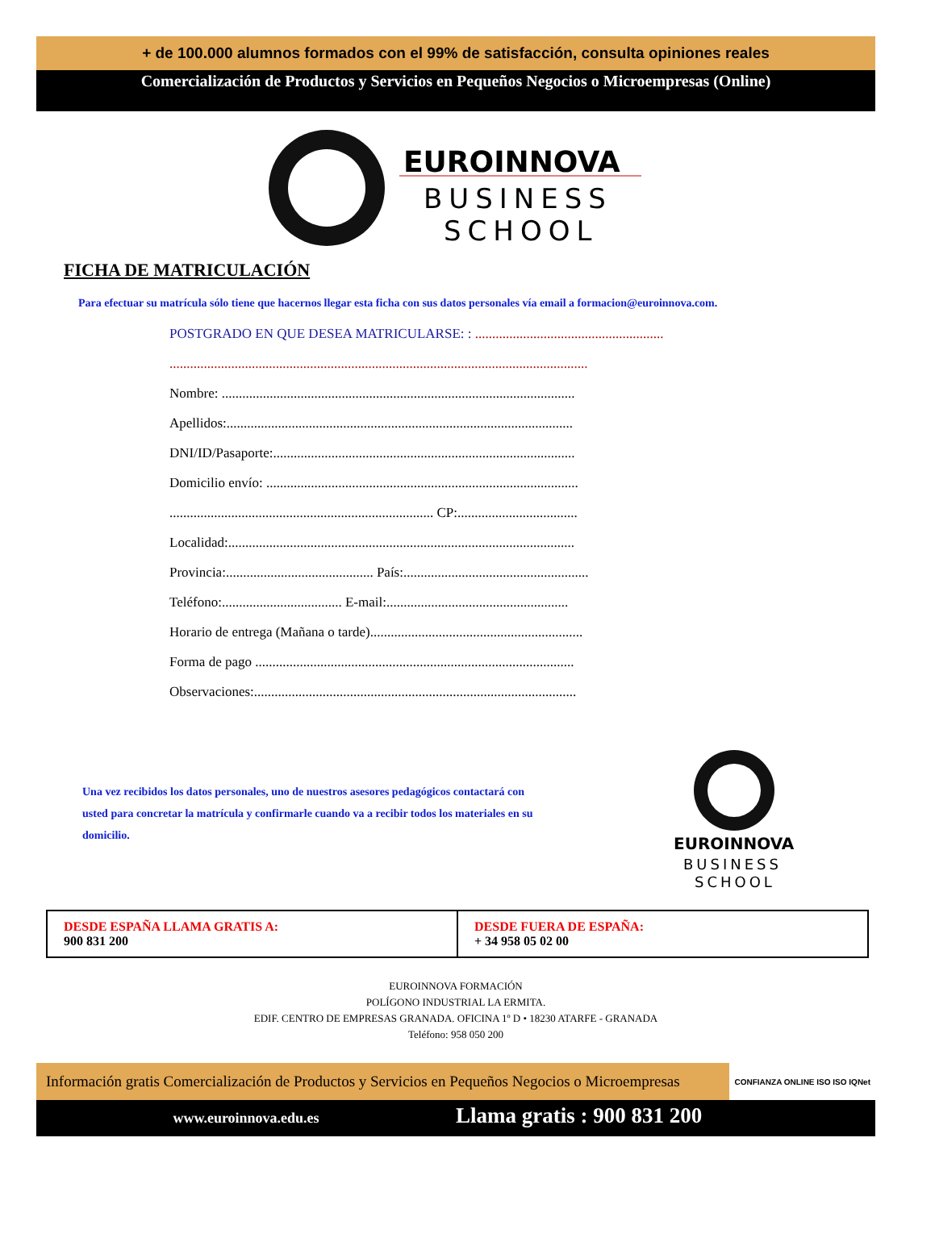+ de 100.000 alumnos formados con el 99% de satisfacción, consulta opiniones reales
Comercialización de Productos y Servicios en Pequeños Negocios o Microempresas (Online)
EUROINNOVA
BUSINESS
SCHOOL
FICHA DE MATRICULACIÓN
Para efectuar su matrícula sólo tiene que hacernos llegar esta ficha con sus datos personales vía email a formacion@euroinnova.com.
POSTGRADO EN QUE DESEA MATRICULARSE: : .......................................................
..........................................................................................................................
Nombre: .......................................................................................................
Apellidos:.....................................................................................................
DNI/ID/Pasaporte:........................................................................................
Domicilio envío: ...........................................................................................
............................................................................. CP:...................................
Localidad:.....................................................................................................
Provincia:........................................... País:......................................................
Teléfono:................................... E-mail:.....................................................
Horario de entrega (Mañana o tarde)..............................................................
Forma de pago .............................................................................................
Observaciones:..............................................................................................
Una vez recibidos los datos personales, uno de nuestros asesores pedagógicos contactará con usted para concretar la matrícula y confirmarle cuando va a recibir todos los materiales en su domicilio.
EUROINNOVA
BUSINESS
SCHOOL
| DESDE ESPAÑA LLAMA GRATIS A: 900 831 200 | DESDE FUERA DE ESPAÑA: + 34 958 05 02 00 |
EUROINNOVA FORMACIÓN
POLÍGONO INDUSTRIAL LA ERMITA.
EDIF. CENTRO DE EMPRESAS GRANADA. OFICINA 1º D • 18230 ATARFE - GRANADA
Teléfono: 958 050 200
Información gratis Comercialización de Productos y Servicios en Pequeños Negocios o Microempresas
CONFIANZA ONLINE ISO ISO IQNet
www.euroinnova.edu.es Llama gratis : 900 831 200